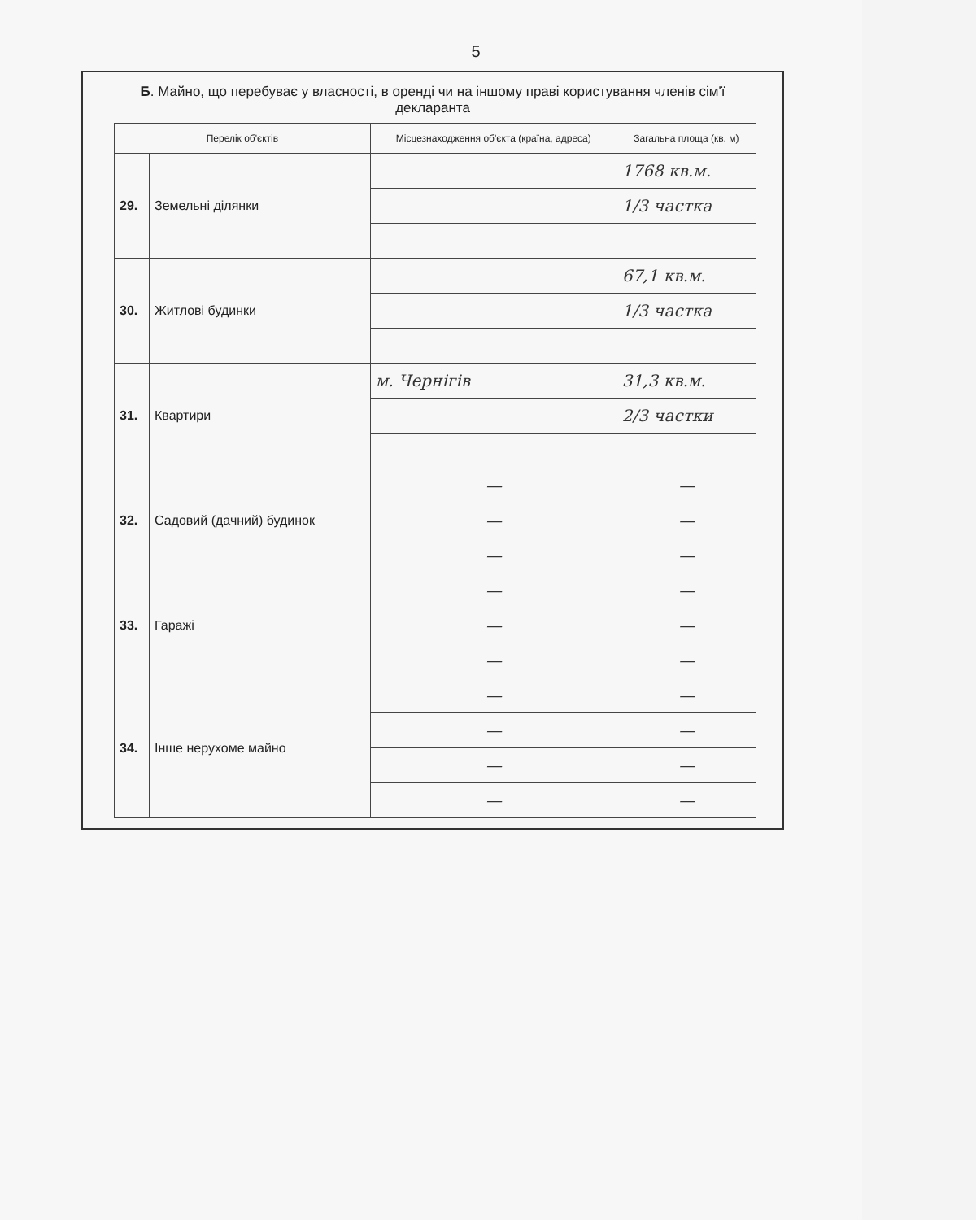5
Б. Майно, що перебуває у власності, в оренді чи на іншому праві користування членів сім'ї декларанта
| Перелік об'єктів | | Місцезнаходження об'єкта (країна, адреса) | Загальна площа (кв. м) |
| --- | --- | --- | --- |
| 29. | Земельні ділянки | | 1768 кв.м. |
| | | | 1/3 частка |
| 30. | Житлові будинки | | 67,1 кв.м. |
| | | | 1/3 частка |
| 31. | Квартири | м. Чернігів | 31,3 кв.м. |
| | | | 2/3 частки |
| 32. | Садовий (дачний) будинок | — | — |
| | | — | — |
| | | — | — |
| 33. | Гаражі | — | — |
| | | — | — |
| | | — | — |
| 34. | Інше нерухоме майно | — | — |
| | | — | — |
| | | — | — |
| | | — | — |